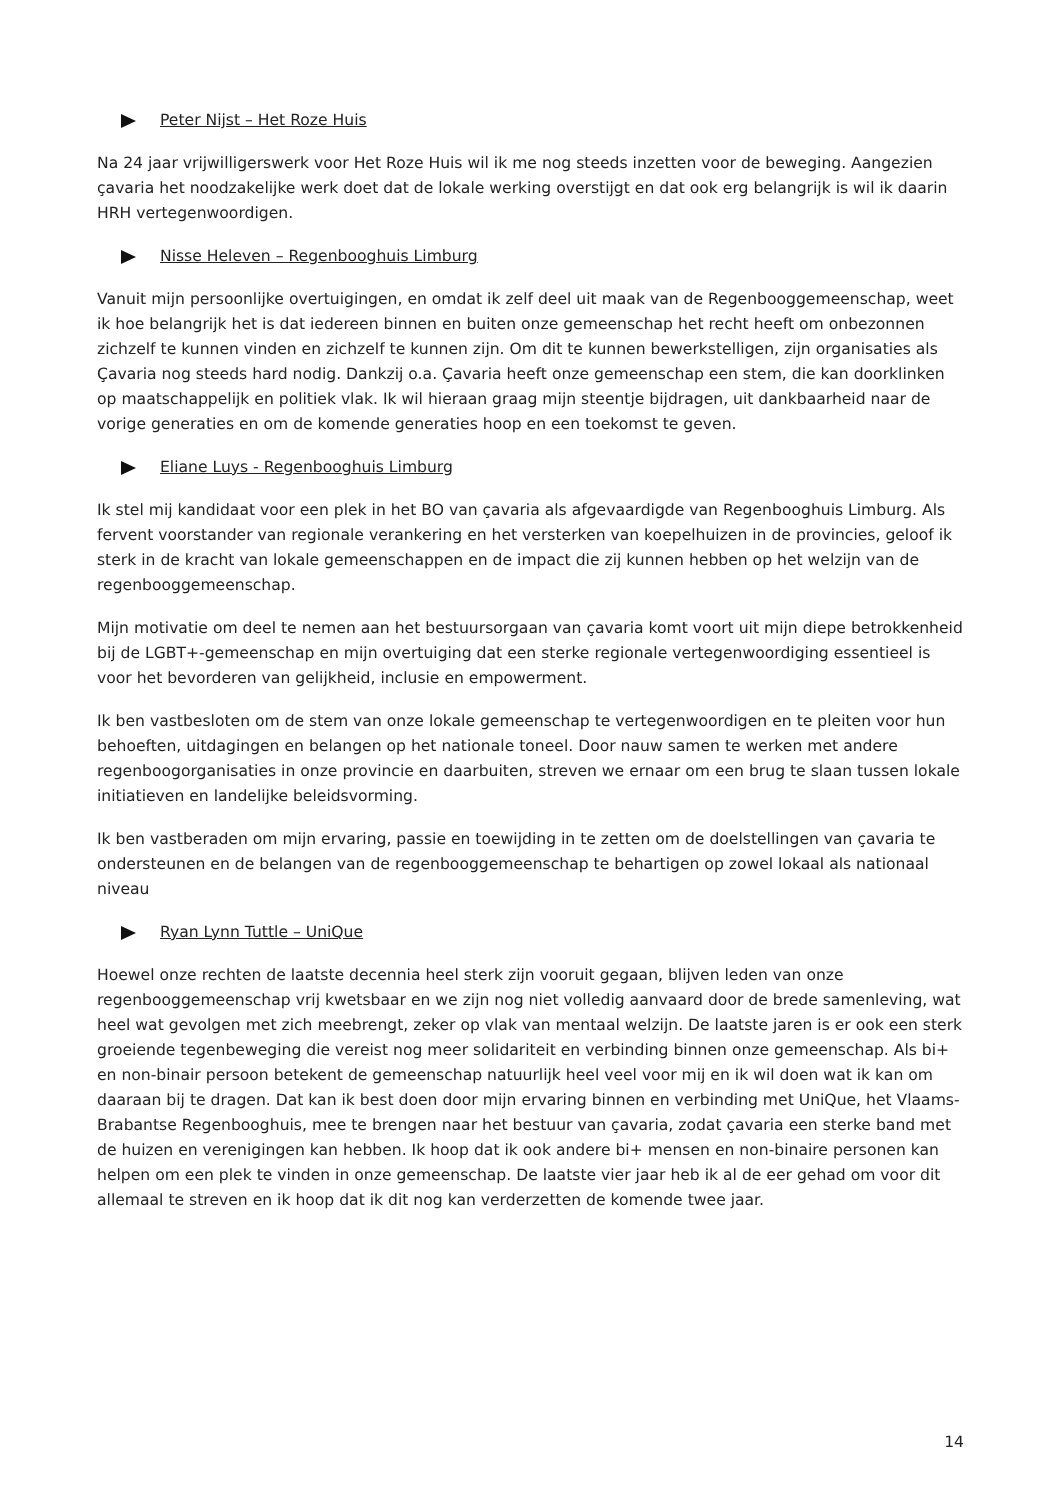Peter Nijst – Het Roze Huis
Na 24 jaar vrijwilligerswerk voor Het Roze Huis wil ik me nog steeds inzetten voor de beweging. Aangezien çavaria het noodzakelijke werk doet dat de lokale werking overstijgt en dat ook erg belangrijk is wil ik daarin HRH vertegenwoordigen.
Nisse Heleven – Regenbooghuis Limburg
Vanuit mijn persoonlijke overtuigingen, en omdat ik zelf deel uit maak van de Regenbooggemeenschap, weet ik hoe belangrijk het is dat iedereen binnen en buiten onze gemeenschap het recht heeft om onbezonnen zichzelf te kunnen vinden en zichzelf te kunnen zijn. Om dit te kunnen bewerkstelligen, zijn organisaties als Çavaria nog steeds hard nodig. Dankzij o.a. Çavaria heeft onze gemeenschap een stem, die kan doorklinken op maatschappelijk en politiek vlak. Ik wil hieraan graag mijn steentje bijdragen, uit dankbaarheid naar de vorige generaties en om de komende generaties hoop en een toekomst te geven.
Eliane Luys - Regenbooghuis Limburg
Ik stel mij kandidaat voor een plek in het BO van çavaria als afgevaardigde van Regenbooghuis Limburg. Als fervent voorstander van regionale verankering en het versterken van koepelhuizen in de provincies, geloof ik sterk in de kracht van lokale gemeenschappen en de impact die zij kunnen hebben op het welzijn van de regenbooggemeenschap.
Mijn motivatie om deel te nemen aan het bestuursorgaan van çavaria komt voort uit mijn diepe betrokkenheid bij de LGBT+-gemeenschap en mijn overtuiging dat een sterke regionale vertegenwoordiging essentieel is voor het bevorderen van gelijkheid, inclusie en empowerment.
Ik ben vastbesloten om de stem van onze lokale gemeenschap te vertegenwoordigen en te pleiten voor hun behoeften, uitdagingen en belangen op het nationale toneel. Door nauw samen te werken met andere regenboogorganisaties in onze provincie en daarbuiten, streven we ernaar om een brug te slaan tussen lokale initiatieven en landelijke beleidsvorming.
Ik ben vastberaden om mijn ervaring, passie en toewijding in te zetten om de doelstellingen van çavaria te ondersteunen en de belangen van de regenbooggemeenschap te behartigen op zowel lokaal als nationaal niveau
Ryan Lynn Tuttle – UniQue
Hoewel onze rechten de laatste decennia heel sterk zijn vooruit gegaan, blijven leden van onze regenbooggemeenschap vrij kwetsbaar en we zijn nog niet volledig aanvaard door de brede samenleving, wat heel wat gevolgen met zich meebrengt, zeker op vlak van mentaal welzijn. De laatste jaren is er ook een sterk groeiende tegenbeweging die vereist nog meer solidariteit en verbinding binnen onze gemeenschap. Als bi+ en non-binair persoon betekent de gemeenschap natuurlijk heel veel voor mij en ik wil doen wat ik kan om daaraan bij te dragen. Dat kan ik best doen door mijn ervaring binnen en verbinding met UniQue, het Vlaams-Brabantse Regenbooghuis, mee te brengen naar het bestuur van çavaria, zodat çavaria een sterke band met de huizen en verenigingen kan hebben. Ik hoop dat ik ook andere bi+ mensen en non-binaire personen kan helpen om een plek te vinden in onze gemeenschap. De laatste vier jaar heb ik al de eer gehad om voor dit allemaal te streven en ik hoop dat ik dit nog kan verderzetten de komende twee jaar.
14